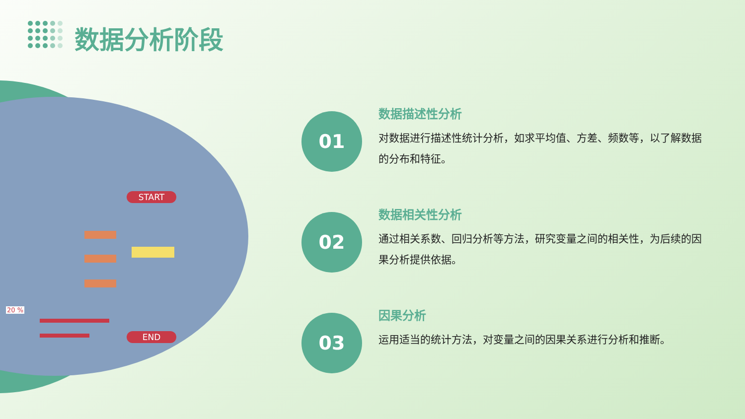数据分析阶段
START
END
20 %
01
数据描述性分析
对数据进行描述性统计分析，如求平均值、方差、频数等，以了解数据的分布和特征。
02
数据相关性分析
通过相关系数、回归分析等方法，研究变量之间的相关性，为后续的因果分析提供依据。
03
因果分析
运用适当的统计方法，对变量之间的因果关系进行分析和推断。